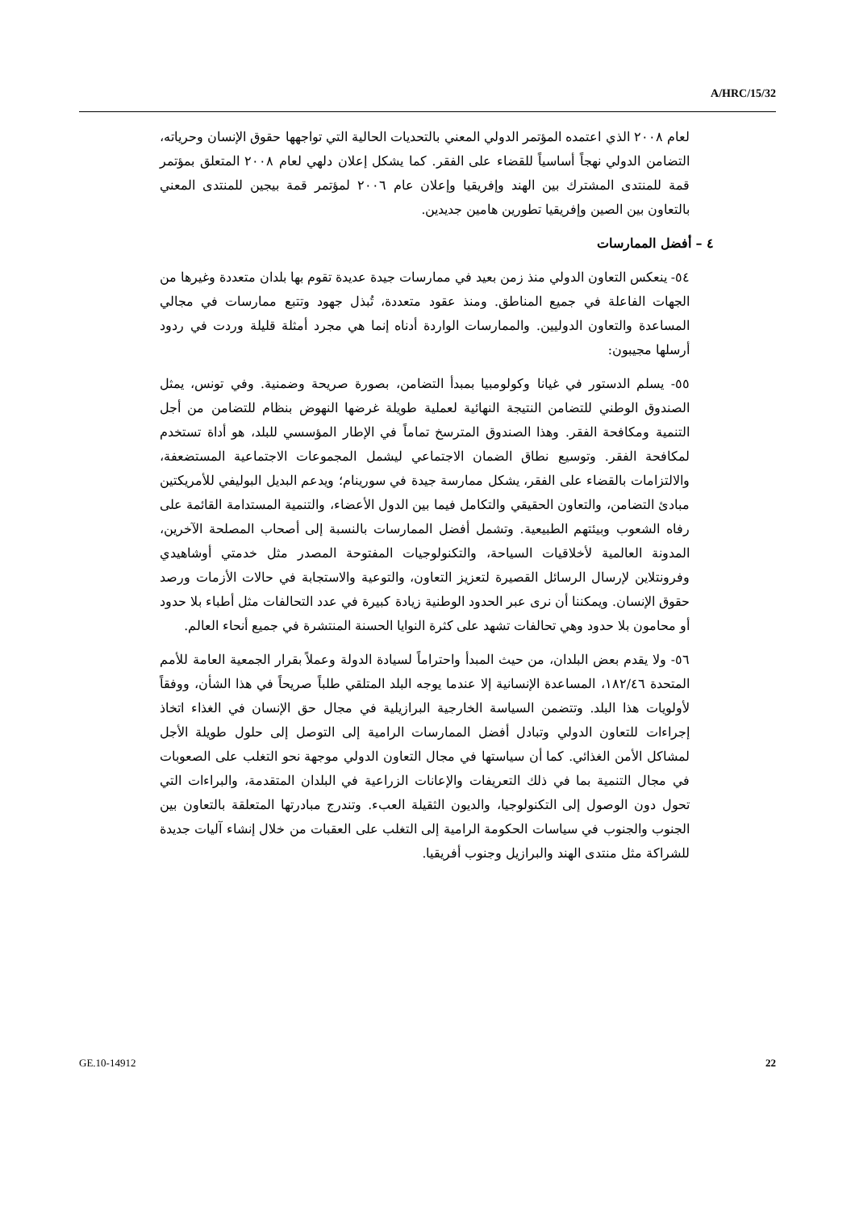A/HRC/15/32
لعام ٢٠٠٨ الذي اعتمده المؤتمر الدولي المعني بالتحديات الحالية التي تواجهها حقوق الإنسان وحرياته، التضامن الدولي نهجاً أساسياً للقضاء على الفقر. كما يشكل إعلان دلهي لعام ٢٠٠٨ المتعلق بمؤتمر قمة للمنتدى المشترك بين الهند وإفريقيا وإعلان عام ٢٠٠٦ لمؤتمر قمة بيجين للمنتدى المعني بالتعاون بين الصين وإفريقيا تطورين هامين جديدين.
٤ – أفضل الممارسات
٥٤- ينعكس التعاون الدولي منذ زمن بعيد في ممارسات جيدة عديدة تقوم بها بلدان متعددة وغيرها من الجهات الفاعلة في جميع المناطق. ومنذ عقود متعددة، تُبذل جهود وتتبع ممارسات في مجالي المساعدة والتعاون الدوليين. والممارسات الواردة أدناه إنما هي مجرد أمثلة قليلة وردت في ردود أرسلها مجيبون:
٥٥- يسلم الدستور في غيانا وكولومبيا بمبدأ التضامن، بصورة صريحة وضمنية. وفي تونس، يمثل الصندوق الوطني للتضامن النتيجة النهائية لعملية طويلة غرضها النهوض بنظام للتضامن من أجل التنمية ومكافحة الفقر. وهذا الصندوق المترسخ تماماً في الإطار المؤسسي للبلد، هو أداة تستخدم لمكافحة الفقر. وتوسيع نطاق الضمان الاجتماعي ليشمل المجموعات الاجتماعية المستضعفة، والالتزامات بالقضاء على الفقر، يشكل ممارسة جيدة في سورينام؛ ويدعم البديل البوليفي للأمريكتين مبادئ التضامن، والتعاون الحقيقي والتكامل فيما بين الدول الأعضاء، والتنمية المستدامة القائمة على رفاه الشعوب وبيئتهم الطبيعية. وتشمل أفضل الممارسات بالنسبة إلى أصحاب المصلحة الآخرين، المدونة العالمية لأخلاقيات السياحة، والتكنولوجيات المفتوحة المصدر مثل خدمتي أوشاهيدي وفرونتلاين لإرسال الرسائل القصيرة لتعزيز التعاون، والتوعية والاستجابة في حالات الأزمات ورصد حقوق الإنسان. ويمكننا أن نرى عبر الحدود الوطنية زيادة كبيرة في عدد التحالفات مثل أطباء بلا حدود أو محامون بلا حدود وهي تحالفات تشهد على كثرة النوايا الحسنة المنتشرة في جميع أنحاء العالم.
٥٦- ولا يقدم بعض البلدان، من حيث المبدأ واحتراماً لسيادة الدولة وعملاً بقرار الجمعية العامة للأمم المتحدة ١٨٢/٤٦، المساعدة الإنسانية إلا عندما يوجه البلد المتلقي طلباً صريحاً في هذا الشأن، ووفقاً لأولويات هذا البلد. وتتضمن السياسة الخارجية البرازيلية في مجال حق الإنسان في الغذاء اتخاذ إجراءات للتعاون الدولي وتبادل أفضل الممارسات الرامية إلى التوصل إلى حلول طويلة الأجل لمشاكل الأمن الغذائي. كما أن سياستها في مجال التعاون الدولي موجهة نحو التغلب على الصعوبات في مجال التنمية بما في ذلك التعريفات والإعانات الزراعية في البلدان المتقدمة، والبراءات التي تحول دون الوصول إلى التكنولوجيا، والديون الثقيلة العبء. وتندرج مبادرتها المتعلقة بالتعاون بين الجنوب والجنوب في سياسات الحكومة الرامية إلى التغلب على العقبات من خلال إنشاء آليات جديدة للشراكة مثل منتدى الهند والبرازيل وجنوب أفريقيا.
GE.10-14912 22